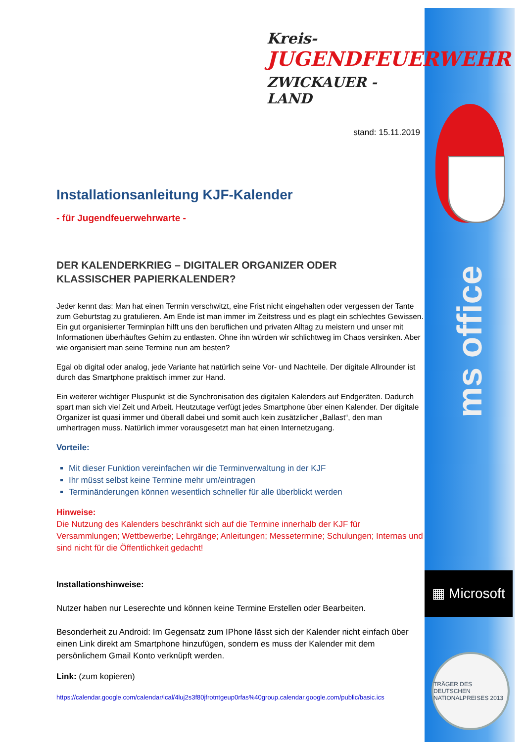ms office
▦ Microsoft
TRÄGER DES DEUTSCHEN NATIONALPREISES 2013
Kreis-
JUGENDFEUERWEHR
ZWICKAUER - LAND
stand: 15.11.2019
Installationsanleitung KJF-Kalender
- für Jugendfeuerwehrwarte -
DER KALENDERKRIEG – DIGITALER ORGANIZER ODER
KLASSISCHER PAPIERKALENDER?
Jeder kennt das: Man hat einen Termin verschwitzt, eine Frist nicht eingehalten oder vergessen der Tante zum Geburtstag zu gratulieren. Am Ende ist man immer im Zeitstress und es plagt ein schlechtes Gewissen. Ein gut organisierter Terminplan hilft uns den beruflichen und privaten Alltag zu meistern und unser mit Informationen überhäuftes Gehirn zu entlasten. Ohne ihn würden wir schlichtweg im Chaos versinken. Aber wie organisiert man seine Termine nun am besten?
Egal ob digital oder analog, jede Variante hat natürlich seine Vor- und Nachteile. Der digitale Allrounder ist durch das Smartphone praktisch immer zur Hand.
Ein weiterer wichtiger Pluspunkt ist die Synchronisation des digitalen Kalenders auf Endgeräten. Dadurch spart man sich viel Zeit und Arbeit. Heutzutage verfügt jedes Smartphone über einen Kalender. Der digitale Organizer ist quasi immer und überall dabei und somit auch kein zusätzlicher „Ballast“, den man umhertragen muss. Natürlich immer vorausgesetzt man hat einen Internetzugang.
Vorteile:
Mit dieser Funktion vereinfachen wir die Terminverwaltung in der KJF
Ihr müsst selbst keine Termine mehr um/eintragen
Terminänderungen können wesentlich schneller für alle überblickt werden
Hinweise:
Die Nutzung des Kalenders beschränkt sich auf die Termine innerhalb der KJF für Versammlungen; Wettbewerbe; Lehrgänge; Anleitungen; Messetermine; Schulungen; Internas und sind nicht für die Öffentlichkeit gedacht!
Installationshinweise:
Nutzer haben nur Leserechte und können keine Termine Erstellen oder Bearbeiten.
Besonderheit zu Android: Im Gegensatz zum IPhone lässt sich der Kalender nicht einfach über einen Link direkt am Smartphone hinzufügen, sondern es muss der Kalender mit dem persönlichem Gmail Konto verknüpft werden.
Link: (zum kopieren)
https://calendar.google.com/calendar/ical/4luj2s3f80jfrotntgeup0rfas%40group.calendar.google.com/public/basic.ics